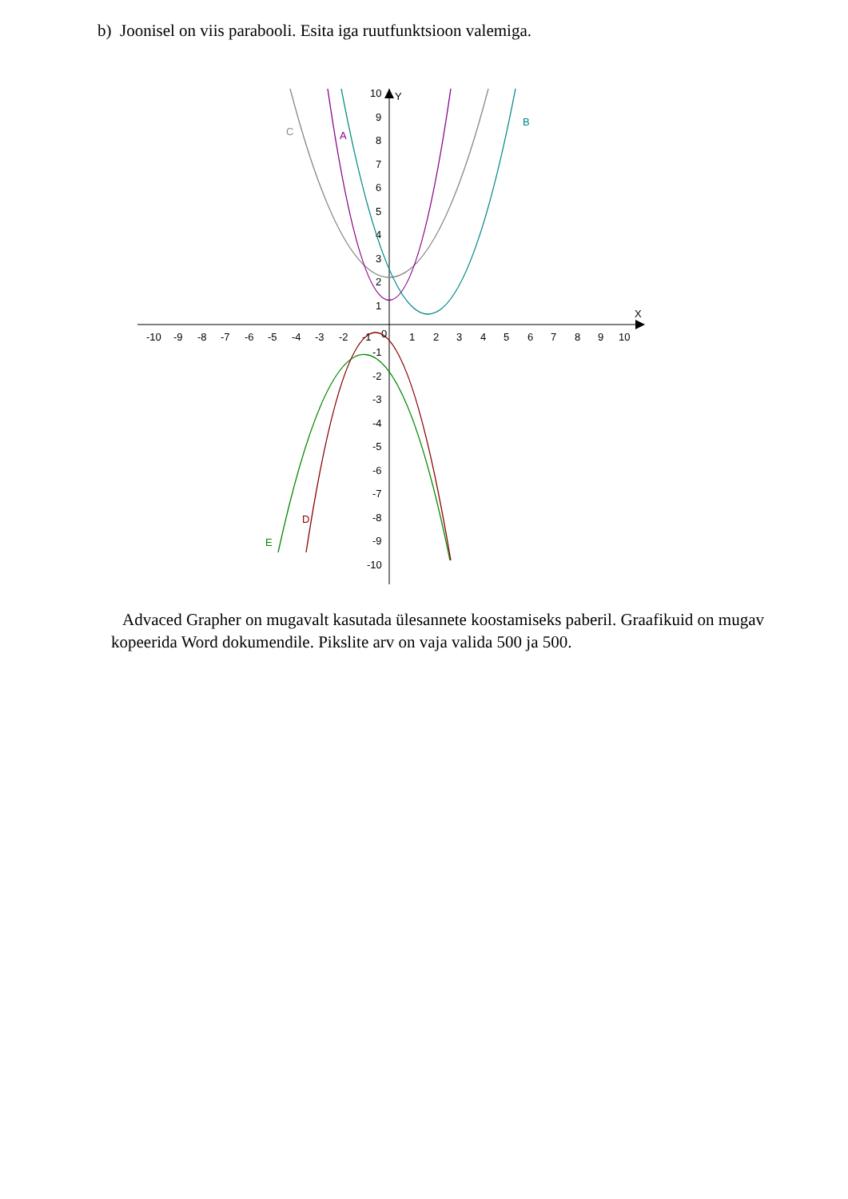b) Joonisel on viis parabooli. Esita iga ruutfunktsioon valemiga.
X
Y
-10
-9
-8
-7
-6
-5
-4
-3
-2
-1
0
1
2
3
4
5
6
7
8
9
10
10
9
8
7
6
5
4
3
2
1
-1
-2
-3
-4
-5
-6
-7
-8
-9
-10
C
A
B
D
E
Advaced Grapher on mugavalt kasutada ülesannete koostamiseks paberil. Graafikuid on mugav kopeerida Word dokumendile. Pikslite arv on vaja valida 500 ja 500.